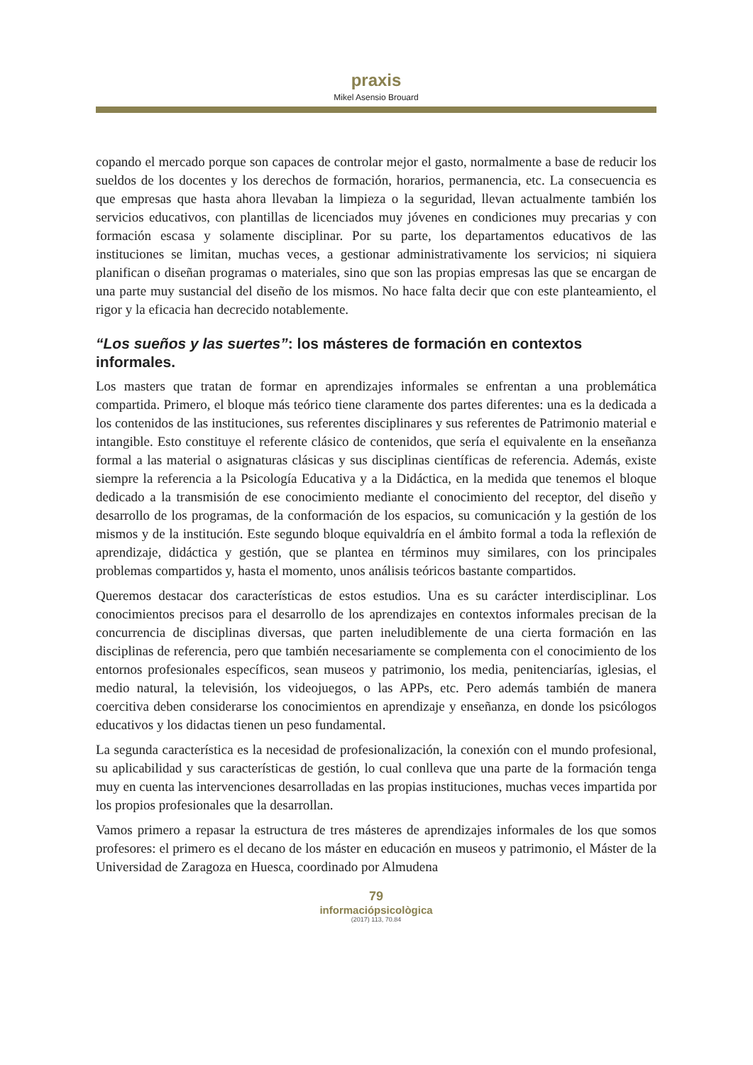praxis
Mikel Asensio Brouard
copando el mercado porque son capaces de controlar mejor el gasto, normalmente a base de reducir los sueldos de los docentes y los derechos de formación, horarios, permanencia, etc. La consecuencia es que empresas que hasta ahora llevaban la limpieza o la seguridad, llevan actualmente también los servicios educativos, con plantillas de licenciados muy jóvenes en condiciones muy precarias y con formación escasa y solamente disciplinar. Por su parte, los departamentos educativos de las instituciones se limitan, muchas veces, a gestionar administrativamente los servicios; ni siquiera planifican o diseñan programas o materiales, sino que son las propias empresas las que se encargan de una parte muy sustancial del diseño de los mismos. No hace falta decir que con este planteamiento, el rigor y la eficacia han decrecido notablemente.
“Los sueños y las suertes”: los másteres de formación en contextos informales.
Los masters que tratan de formar en aprendizajes informales se enfrentan a una problemática compartida. Primero, el bloque más teórico tiene claramente dos partes diferentes: una es la dedicada a los contenidos de las instituciones, sus referentes disciplinares y sus referentes de Patrimonio material e intangible. Esto constituye el referente clásico de contenidos, que sería el equivalente en la enseñanza formal a las material o asignaturas clásicas y sus disciplinas científicas de referencia. Además, existe siempre la referencia a la Psicología Educativa y a la Didáctica, en la medida que tenemos el bloque dedicado a la transmisión de ese conocimiento mediante el conocimiento del receptor, del diseño y desarrollo de los programas, de la conformación de los espacios, su comunicación y la gestión de los mismos y de la institución. Este segundo bloque equivaldría en el ámbito formal a toda la reflexión de aprendizaje, didáctica y gestión, que se plantea en términos muy similares, con los principales problemas compartidos y, hasta el momento, unos análisis teóricos bastante compartidos.
Queremos destacar dos características de estos estudios. Una es su carácter interdisciplinar. Los conocimientos precisos para el desarrollo de los aprendizajes en contextos informales precisan de la concurrencia de disciplinas diversas, que parten ineludiblemente de una cierta formación en las disciplinas de referencia, pero que también necesariamente se complementa con el conocimiento de los entornos profesionales específicos, sean museos y patrimonio, los media, penitenciarías, iglesias, el medio natural, la televisión, los videojuegos, o las APPs, etc. Pero además también de manera coercitiva deben considerarse los conocimientos en aprendizaje y enseñanza, en donde los psicólogos educativos y los didactas tienen un peso fundamental.
La segunda característica es la necesidad de profesionalización, la conexión con el mundo profesional, su aplicabilidad y sus características de gestión, lo cual conlleva que una parte de la formación tenga muy en cuenta las intervenciones desarrolladas en las propias instituciones, muchas veces impartida por los propios profesionales que la desarrollan.
Vamos primero a repasar la estructura de tres másteres de aprendizajes informales de los que somos profesores: el primero es el decano de los máster en educación en museos y patrimonio, el Máster de la Universidad de Zaragoza en Huesca, coordinado por Almudena
79
informaciópsicològica
(2017) 113, 70.84